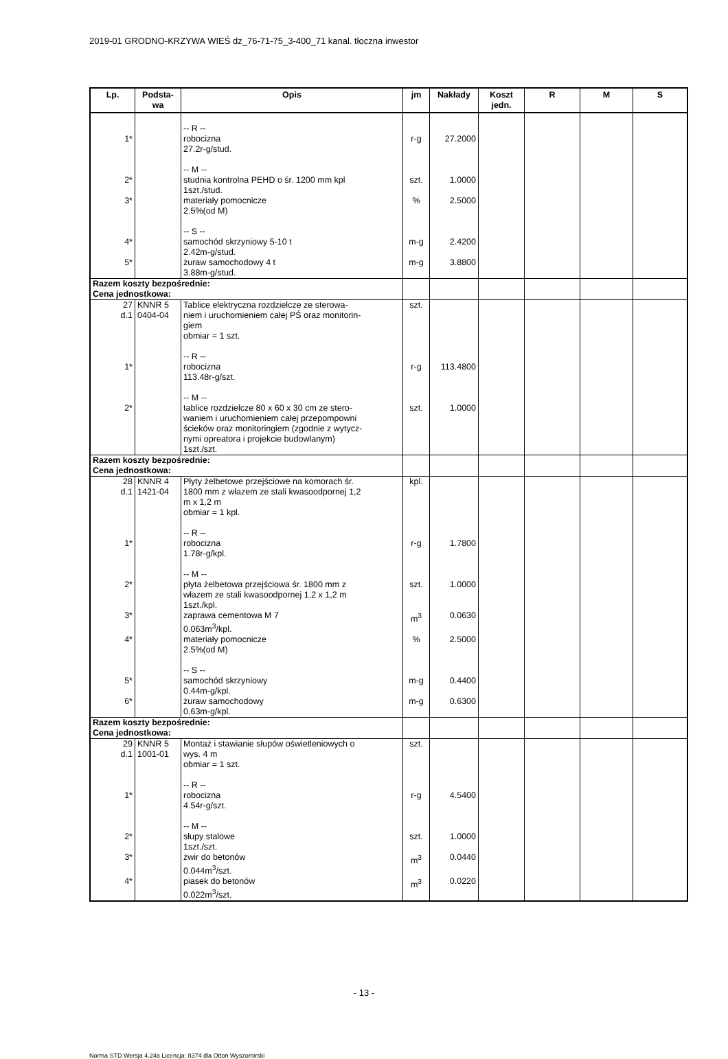2019-01 GRODNO-KRZYWA WIEŚ dz_76-71-75_3-400_71 kanal. tłoczna inwestor
| Lp. | Podsta- wa | Opis | jm | Nakłady | Koszt jedn. | R | M | S |
| --- | --- | --- | --- | --- | --- | --- | --- | --- |
| 1* | | -- R -- robocizna 27.2r-g/stud. -- M -- | r-g | 27.2000 | | | | |
| 2* | | studnia kontrolna PEHD o śr. 1200 mm kpl 1szt./stud. | szt. | 1.0000 | | | | |
| 3* | | materiały pomocnicze 2.5%(od M) -- S -- | % | 2.5000 | | | | |
| 4* | | samochód skrzyniowy 5-10 t 2.42m-g/stud. | m-g | 2.4200 | | | | |
| 5* | | żuraw samochodowy 4 t 3.88m-g/stud. | m-g | 3.8800 | | | | |
| Razem koszty bezpośrednie: Cena jednostkowa: | | | | | | | | |
| 27 d.1 | KNNR 5 0404-04 | Tablice elektryczna rozdzielcze ze sterowa- niem i uruchomieniem całej PŚ oraz monitorin- giem obmiar = 1 szt. -- R -- | szt. | | | | | |
| 1* | | robocizna 113.48r-g/szt. -- M -- | r-g | 113.4800 | | | | |
| 2* | | tablice rozdzielcze 80 x 60 x 30 cm ze stero- waniem i uruchomieniem całej przepompowni ścieków oraz monitoringiem (zgodnie z wytycz- nymi opreatora i projekcie budowlanym) 1szt./szt. | szt. | 1.0000 | | | | |
| Razem koszty bezpośrednie: Cena jednostkowa: | | | | | | | | |
| 28 d.1 | KNNR 4 1421-04 | Płyty żelbetowe przejściowe na komorach śr. 1800 mm z włazem ze stali kwasoodpornej 1,2 m x 1,2 m obmiar = 1 kpl. -- R -- | kpl. | | | | | |
| 1* | | robocizna 1.78r-g/kpl. -- M -- | r-g | 1.7800 | | | | |
| 2* | | płyta żelbetowa przejściowa śr. 1800 mm z włazem ze stali kwasoodpornej 1,2 x 1,2 m 1szt./kpl. | szt. | 1.0000 | | | | |
| 3* | | zaprawa cementowa M 7 0.063m<sup>3</sup>/kpl. | m<sup>3</sup> | 0.0630 | | | | |
| 4* | | materiały pomocnicze 2.5%(od M) -- S -- | % | 2.5000 | | | | |
| 5* | | samochód skrzyniowy 0.44m-g/kpl. | m-g | 0.4400 | | | | |
| 6* | | żuraw samochodowy 0.63m-g/kpl. | m-g | 0.6300 | | | | |
| Razem koszty bezpośrednie: Cena jednostkowa: | | | | | | | | |
| 29 d.1 | KNNR 5 1001-01 | Montaż i stawianie słupów oświetleniowych o wys. 4 m obmiar = 1 szt. -- R -- | szt. | | | | | |
| 1* | | robocizna 4.54r-g/szt. -- M -- | r-g | 4.5400 | | | | |
| 2* | | słupy stalowe 1szt./szt. | szt. | 1.0000 | | | | |
| 3* | | żwir do betonów 0.044m<sup>3</sup>/szt. | m<sup>3</sup> | 0.0440 | | | | |
| 4* | | piasek do betonów 0.022m<sup>3</sup>/szt. | m<sup>3</sup> | 0.0220 | | | | |
- 13 -
Norma STD Wersja 4.24a Licencja: 8374 dla Otton Wyszomirski